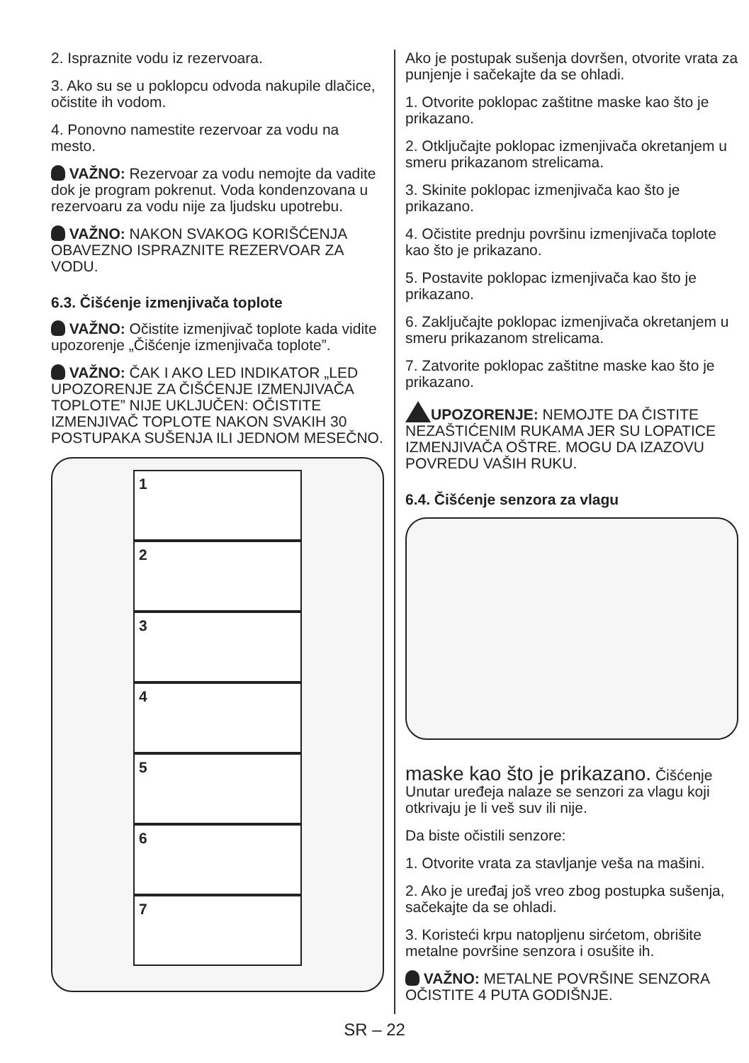2. Ispraznite vodu iz rezervoara.
3. Ako su se u poklopcu odvoda nakupile dlačice, očistite ih vodom.
4. Ponovno namestite rezervoar za vodu na mesto.
VAŽNO: Rezervoar za vodu nemojte da vadite dok je program pokrenut. Voda kondenzovana u rezervoaru za vodu nije za ljudsku upotrebu.
VAŽNO: NAKON SVAKOG KORIŠĆENJA OBAVEZNO ISPRAZNITE REZERVOAR ZA VODU.
6.3. Čišćenje izmenjivača toplote
VAŽNO: Očistite izmenjivač toplote kada vidite upozorenje „Čišćenje izmenjivača toplote”.
VAŽNO: ČAK I AKO LED INDIKATOR „LED UPOZORENJE ZA ČIŠĆENJE IZMENJIVAČA TOPLOTE” NIJE UKLJUČEN: OČISTITE IZMENJIVAČ TOPLOTE NAKON SVAKIH 30 POSTUPAKA SUŠENJA ILI JEDNOM MESEČNO.
1
2
3
4
5
6
7
Ako je postupak sušenja dovršen, otvorite vrata za punjenje i sačekajte da se ohladi.
1. Otvorite poklopac zaštitne maske kao što je prikazano.
2. Otključajte poklopac izmenjivača okretanjem u smeru prikazanom strelicama.
3. Skinite poklopac izmenjivača kao što je prikazano.
4. Očistite prednju površinu izmenjivača toplote kao što je prikazano.
5. Postavite poklopac izmenjivača kao što je prikazano.
6. Zaključajte poklopac izmenjivača okretanjem u smeru prikazanom strelicama.
7. Zatvorite poklopac zaštitne maske kao što je prikazano.
UPOZORENJE: NEMOJTE DA ČISTITE NEZAŠTIĆENIM RUKAMA JER SU LOPATICE IZMENJIVAČA OŠTRE. MOGU DA IZAZOVU POVREDU VAŠIH RUKU.
6.4. Čišćenje senzora za vlagu
maske kao što je prikazano. Čišćenje Unutar uređeja nalaze se senzori za vlagu koji otkrivaju je li veš suv ili nije.
Da biste očistili senzore:
1. Otvorite vrata za stavljanje veša na mašini.
2. Ako je uređaj još vreo zbog postupka sušenja, sačekajte da se ohladi.
3. Koristeći krpu natopljenu sirćetom, obrišite metalne površine senzora i osušite ih.
VAŽNO: METALNE POVRŠINE SENZORA OČISTITE 4 PUTA GODIŠNJE.
SR – 22